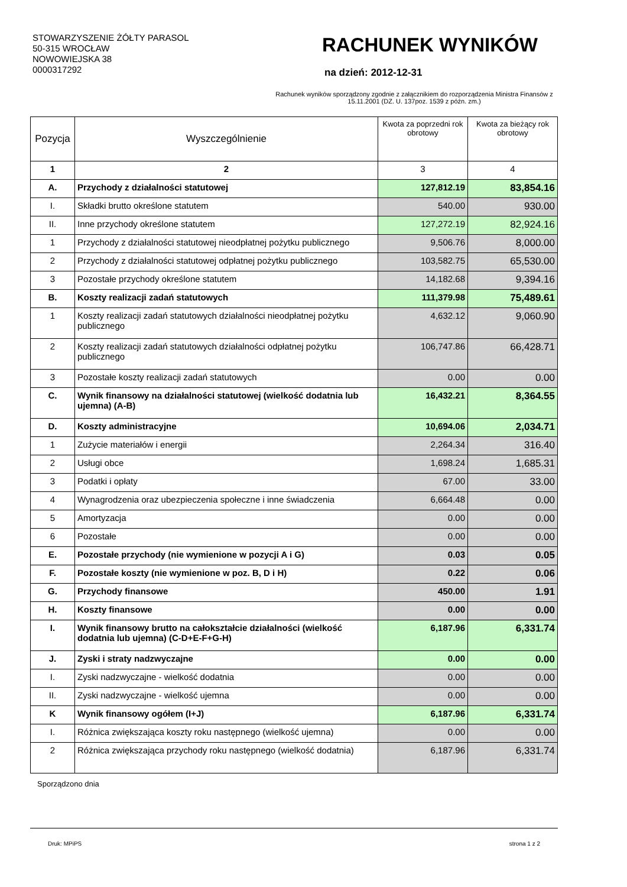STOWARZYSZENIE ŻÓŁTY PARASOL
50-315 WROCŁAW
NOWOWIEJSKA 38
0000317292
RACHUNEK WYNIKÓW
na dzień: 2012-12-31
Rachunek wyników sporządzony zgodnie z załącznikiem do rozporządzenia Ministra Finansów z 15.11.2001 (DZ. U. 137poz. 1539 z późn. zm.)
| Pozycja | Wyszczególnienie | Kwota za poprzedni rok obrotowy | Kwota za bieżący rok obrotowy |
| --- | --- | --- | --- |
| 1 | 2 | 3 | 4 |
| A. | Przychody z działalności statutowej | 127,812.19 | 83,854.16 |
| I. | Składki brutto określone statutem | 540.00 | 930.00 |
| II. | Inne przychody określone statutem | 127,272.19 | 82,924.16 |
| 1 | Przychody z działalności statutowej nieodpłatnej pożytku publicznego | 9,506.76 | 8,000.00 |
| 2 | Przychody z działalności statutowej odpłatnej pożytku publicznego | 103,582.75 | 65,530.00 |
| 3 | Pozostałe przychody określone statutem | 14,182.68 | 9,394.16 |
| B. | Koszty realizacji zadań statutowych | 111,379.98 | 75,489.61 |
| 1 | Koszty realizacji zadań statutowych działalności nieodpłatnej pożytku publicznego | 4,632.12 | 9,060.90 |
| 2 | Koszty realizacji zadań statutowych działalności odpłatnej pożytku publicznego | 106,747.86 | 66,428.71 |
| 3 | Pozostałe koszty realizacji zadań statutowych | 0.00 | 0.00 |
| C. | Wynik finansowy na działalności statutowej (wielkość dodatnia lub ujemna) (A-B) | 16,432.21 | 8,364.55 |
| D. | Koszty administracyjne | 10,694.06 | 2,034.71 |
| 1 | Zużycie materiałów i energii | 2,264.34 | 316.40 |
| 2 | Usługi obce | 1,698.24 | 1,685.31 |
| 3 | Podatki i opłaty | 67.00 | 33.00 |
| 4 | Wynagrodzenia oraz ubezpieczenia społeczne i inne świadczenia | 6,664.48 | 0.00 |
| 5 | Amortyzacja | 0.00 | 0.00 |
| 6 | Pozostałe | 0.00 | 0.00 |
| E. | Pozostałe przychody (nie wymienione w pozycji A i G) | 0.03 | 0.05 |
| F. | Pozostałe koszty (nie wymienione w poz. B, D i H) | 0.22 | 0.06 |
| G. | Przychody finansowe | 450.00 | 1.91 |
| H. | Koszty finansowe | 0.00 | 0.00 |
| I. | Wynik finansowy brutto na całokształcie działalności (wielkość dodatnia lub ujemna) (C-D+E-F+G-H) | 6,187.96 | 6,331.74 |
| J. | Zyski i straty nadzwyczajne | 0.00 | 0.00 |
| I. | Zyski nadzwyczajne - wielkość dodatnia | 0.00 | 0.00 |
| II. | Zyski nadzwyczajne - wielkość ujemna | 0.00 | 0.00 |
| K | Wynik finansowy ogółem (I+J) | 6,187.96 | 6,331.74 |
| I. | Różnica zwiększająca koszty roku następnego (wielkość ujemna) | 0.00 | 0.00 |
| 2 | Różnica zwiększająca przychody roku następnego (wielkość dodatnia) | 6,187.96 | 6,331.74 |
Sporządzono dnia
Druk: MPiPS strona 1 z 2